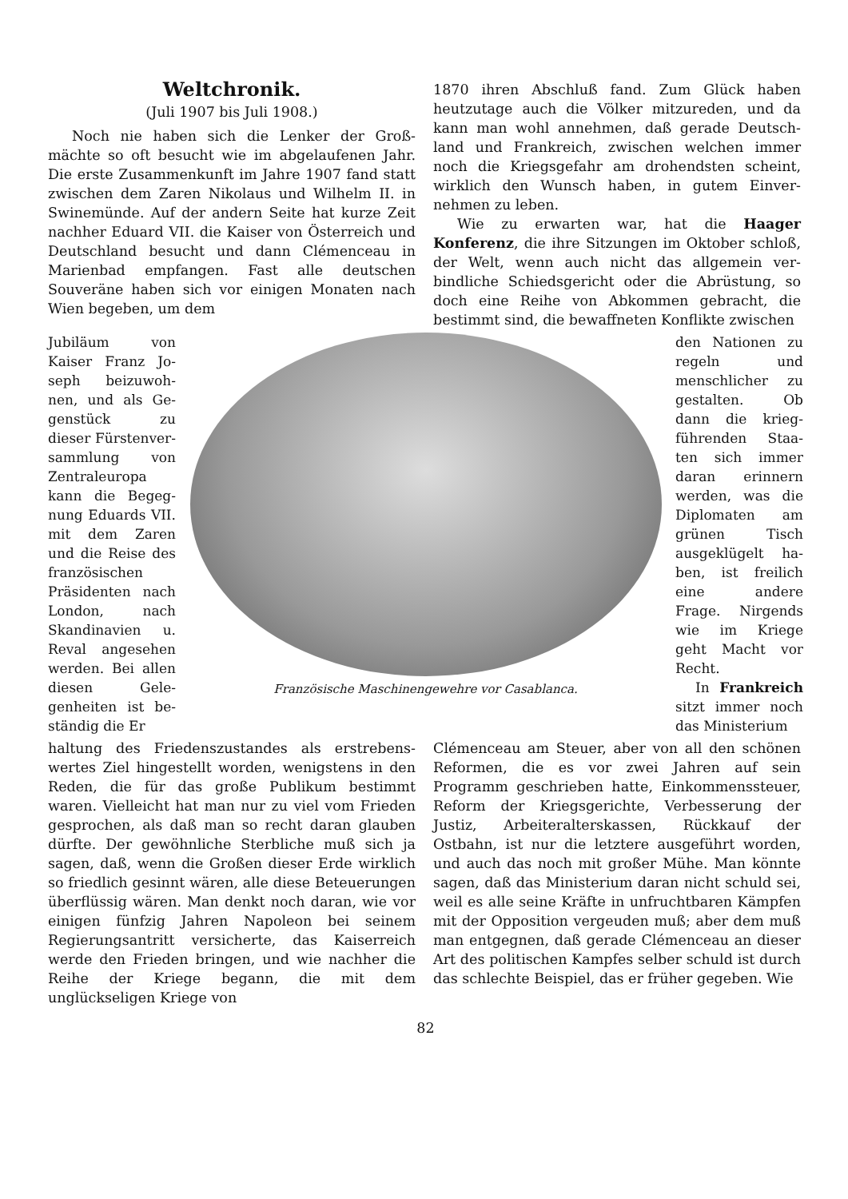Weltchronik.
(Juli 1907 bis Juli 1908.)
Noch nie haben sich die Lenker der Groß­mächte so oft besucht wie im abgelaufenen Jahr. Die erste Zusammenkunft im Jahre 1907 fand statt zwischen dem Zaren Nikolaus und Wil­helm II. in Swinemünde. Auf der andern Seite hat kurze Zeit nachher Eduard VII. die Kaiser von Österreich und Deutschland besucht und dann Clémenceau in Marienbad empfangen. Fast alle deutschen Souveräne haben sich vor einigen Monaten nach Wien begeben, um dem
1870 ihren Abschluß fand. Zum Glück haben heutzutage auch die Völker mitzureden, und da kann man wohl annehmen, daß gerade Deutsch­land und Frankreich, zwischen welchen immer noch die Kriegsgefahr am drohendsten scheint, wirklich den Wunsch haben, in gutem Einver­nehmen zu leben.
Wie zu erwarten war, hat die Haager Konferenz, die ihre Sitzungen im Oktober schloß, der Welt, wenn auch nicht das allgemein ver­bindliche Schiedsgericht oder die Abrüstung, so doch eine Reihe von Abkommen gebracht, die bestimmt sind, die bewaffneten Konflikte zwischen
Jubiläum von Kaiser Franz Jo­seph beizuwoh­nen, und als Ge­genstück zu dieser Fürstenver­sammlung von Zentraleuropa kann die Begeg­nung Eduards VII. mit dem Za­ren und die Reise des französischen Präsidenten nach London, nach Skandinavien u. Reval angesehen werden. Bei al­len diesen Gele­genheiten ist be­ständig die Er­
Französische Maschinengewehre vor Casablanca.
den Nationen zu regeln und menschlicher zu gestalten. Ob dann die krieg­führenden Staa­ten sich immer daran erinnern werden, was die Diplomaten am grünen Tisch ausgeklügelt ha­ben, ist freilich eine andere Frage. Nirgends wie im Kriege geht Macht vor Recht.
In Frankreich sitzt immer noch das Ministerium
haltung des Friedenszustandes als erstrebens­wertes Ziel hingestellt worden, wenigstens in den Reden, die für das große Publikum be­stimmt waren. Vielleicht hat man nur zu viel vom Frieden gesprochen, als daß man so recht daran glauben dürfte. Der gewöhnliche Sterb­liche muß sich ja sagen, daß, wenn die Großen dieser Erde wirklich so friedlich gesinnt wären, alle diese Beteuerungen überflüssig wären. Man denkt noch daran, wie vor einigen fünfzig Jah­ren Napoleon bei seinem Regierungsantritt ver­sicherte, das Kaiserreich werde den Frieden brin­gen, und wie nachher die Reihe der Kriege begann, die mit dem unglückseligen Kriege von
Clémenceau am Steuer, aber von all den schönen Reformen, die es vor zwei Jahren auf sein Programm geschrieben hatte, Ein­kommenssteuer, Reform der Kriegsgerichte, Ver­besserung der Justiz, Arbeiteralterskassen, Rück­kauf der Ostbahn, ist nur die letztere ausgeführt worden, und auch das noch mit großer Mühe. Man könnte sagen, daß das Ministerium daran nicht schuld sei, weil es alle seine Kräfte in unfruchtbaren Kämpfen mit der Opposition vergeuden muß; aber dem muß man entgegnen, daß gerade Clémenceau an dieser Art des poli­tischen Kampfes selber schuld ist durch das schlechte Beispiel, das er früher gegeben. Wie
82